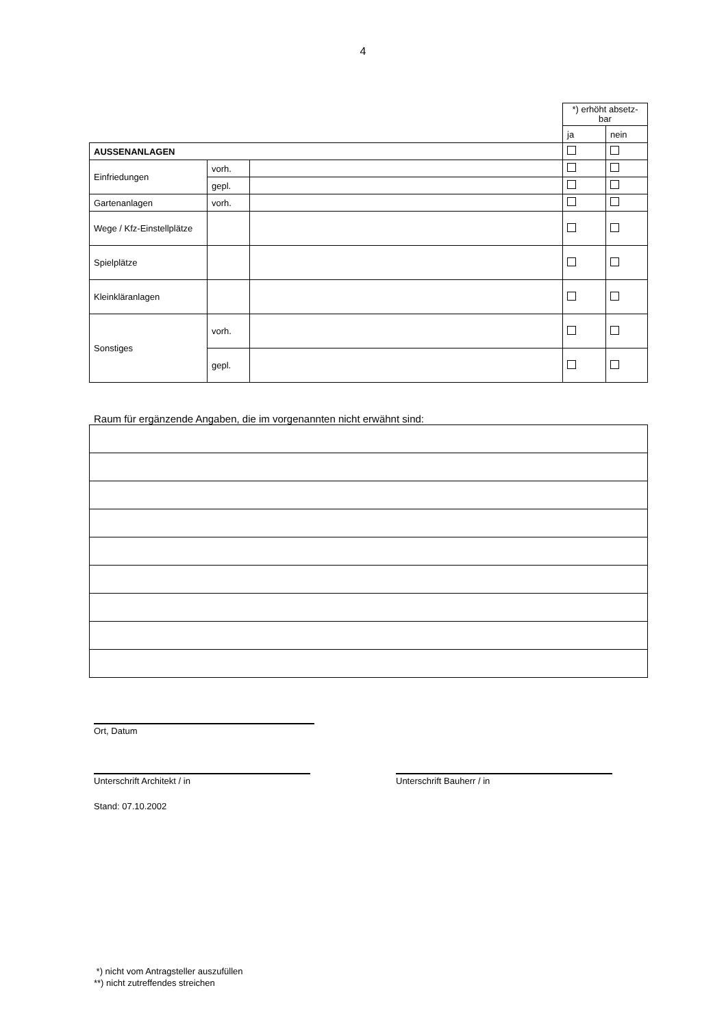4
| | | | *) erhöht absetz- bar | |
| | | | ja | nein |
| AUSSENANLAGEN | | | | |
| Einfriedungen | vorh. | | | |
| | gepl. | | | |
| Gartenanlagen | vorh. | | | |
| Wege / Kfz-Einstellplätze | | | | |
| Spielplätze | | | | |
| Kleinkläranlagen | | | | |
| Sonstiges | vorh. | | | |
| | gepl. | | | |
Raum für ergänzende Angaben, die im vorgenannten nicht erwähnt sind:
Ort, Datum
Unterschrift Architekt / in Unterschrift Bauherr / in
Stand: 07.10.2002
*) nicht vom Antragsteller auszufüllen
**) nicht zutreffendes streichen